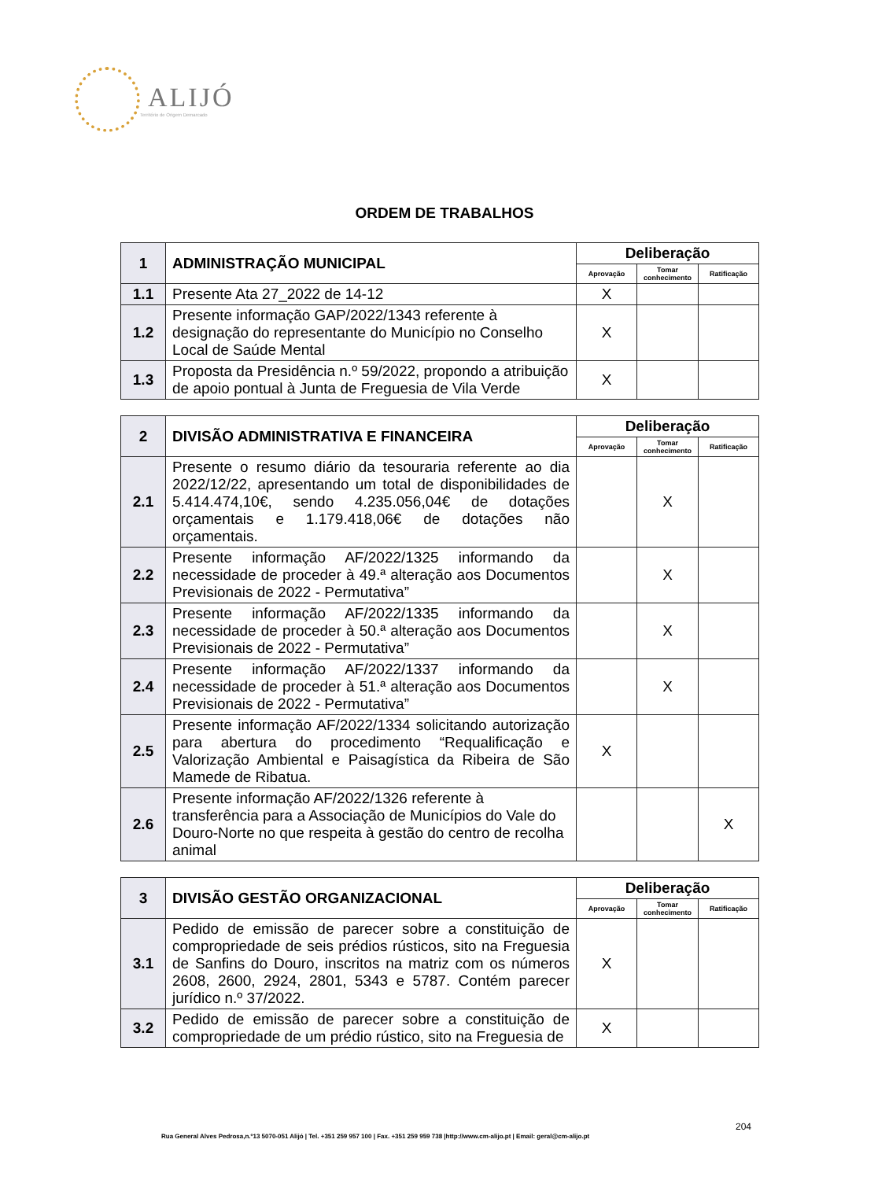ALIJÓ
Território de Origem Demarcado
ORDEM DE TRABALHOS
| 1 | ADMINISTRAÇÃO MUNICIPAL | Deliberação | | |
| | | Aprovação | Tomar conhecimento | Ratificação |
| 1.1 | Presente Ata 27_2022 de 14-12 | X | | |
| 1.2 | Presente informação GAP/2022/1343 referente à designação do representante do Município no Conselho Local de Saúde Mental | X | | |
| 1.3 | Proposta da Presidência n.º 59/2022, propondo a atribuição de apoio pontual à Junta de Freguesia de Vila Verde | X | | |
| 2 | DIVISÃO ADMINISTRATIVA E FINANCEIRA | Deliberação | | |
| | | Aprovação | Tomar conhecimento | Ratificação |
| 2.1 | Presente o resumo diário da tesouraria referente ao dia 2022/12/22, apresentando um total de disponibilidades de 5.414.474,10€, sendo 4.235.056,04€ de dotações orçamentais e 1.179.418,06€ de dotações não orçamentais. | | X | |
| 2.2 | Presente informação AF/2022/1325 informando da necessidade de proceder à 49.ª alteração aos Documentos Previsionais de 2022 - Permutativa” | | X | |
| 2.3 | Presente informação AF/2022/1335 informando da necessidade de proceder à 50.ª alteração aos Documentos Previsionais de 2022 - Permutativa” | | X | |
| 2.4 | Presente informação AF/2022/1337 informando da necessidade de proceder à 51.ª alteração aos Documentos Previsionais de 2022 - Permutativa” | | X | |
| 2.5 | Presente informação AF/2022/1334 solicitando autorização para abertura do procedimento “Requalificação e Valorização Ambiental e Paisagística da Ribeira de São Mamede de Ribatua. | X | | |
| 2.6 | Presente informação AF/2022/1326 referente à transferência para a Associação de Municípios do Vale do Douro-Norte no que respeita à gestão do centro de recolha animal | | | X |
| 3 | DIVISÃO GESTÃO ORGANIZACIONAL | Deliberação | | |
| | | Aprovação | Tomar conhecimento | Ratificação |
| 3.1 | Pedido de emissão de parecer sobre a constituição de compropriedade de seis prédios rústicos, sito na Freguesia de Sanfins do Douro, inscritos na matriz com os números 2608, 2600, 2924, 2801, 5343 e 5787. Contém parecer jurídico n.º 37/2022. | X | | |
| 3.2 | Pedido de emissão de parecer sobre a constituição de compropriedade de um prédio rústico, sito na Freguesia de | X | | |
204
Rua General Alves Pedrosa,n.º13 5070-051 Alijó | Tel. +351 259 957 100 | Fax. +351 259 959 738 |http://www.cm-alijo.pt | Email: geral@cm-alijo.pt